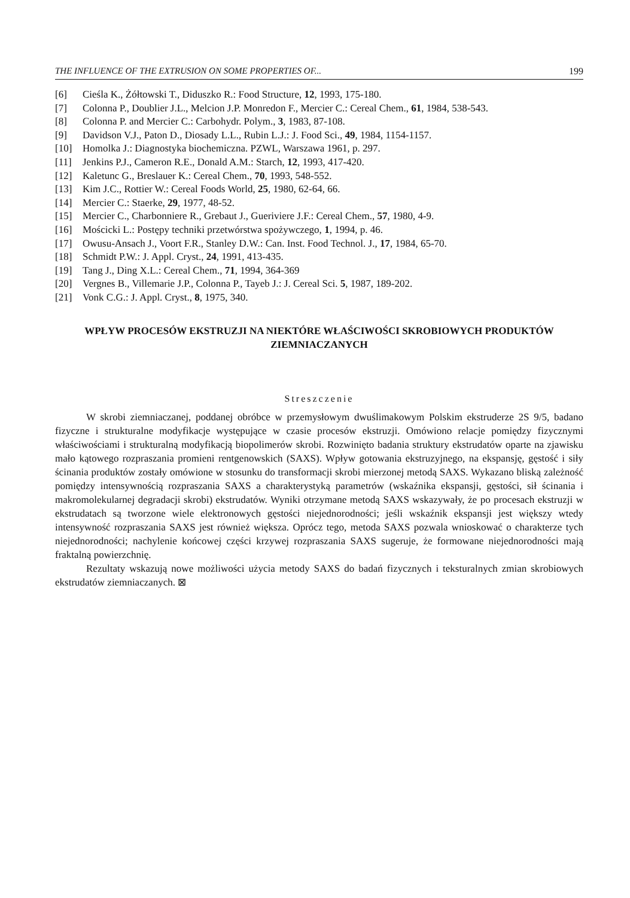THE INFLUENCE OF THE EXTRUSION ON SOME PROPERTIES OF... 199
[6] Cieśla K., Żółtowski T., Diduszko R.: Food Structure, 12, 1993, 175-180.
[7] Colonna P., Doublier J.L., Melcion J.P. Monredon F., Mercier C.: Cereal Chem., 61, 1984, 538-543.
[8] Colonna P. and Mercier C.: Carbohydr. Polym., 3, 1983, 87-108.
[9] Davidson V.J., Paton D., Diosady L.L., Rubin L.J.: J. Food Sci., 49, 1984, 1154-1157.
[10] Homolka J.: Diagnostyka biochemiczna. PZWL, Warszawa 1961, p. 297.
[11] Jenkins P.J., Cameron R.E., Donald A.M.: Starch, 12, 1993, 417-420.
[12] Kaletunc G., Breslauer K.: Cereal Chem., 70, 1993, 548-552.
[13] Kim J.C., Rottier W.: Cereal Foods World, 25, 1980, 62-64, 66.
[14] Mercier C.: Staerke, 29, 1977, 48-52.
[15] Mercier C., Charbonniere R., Grebaut J., Gueriviere J.F.: Cereal Chem., 57, 1980, 4-9.
[16] Mościcki L.: Postępy techniki przetwórstwa spożywczego, 1, 1994, p. 46.
[17] Owusu-Ansach J., Voort F.R., Stanley D.W.: Can. Inst. Food Technol. J., 17, 1984, 65-70.
[18] Schmidt P.W.: J. Appl. Cryst., 24, 1991, 413-435.
[19] Tang J., Ding X.L.: Cereal Chem., 71, 1994, 364-369
[20] Vergnes B., Villemarie J.P., Colonna P., Tayeb J.: J. Cereal Sci. 5, 1987, 189-202.
[21] Vonk C.G.: J. Appl. Cryst., 8, 1975, 340.
WPŁYW PROCESÓW EKSTRUZJI NA NIEKTÓRE WŁAŚCIWOŚCI SKROBIOWYCH PRODUKTÓW ZIEMNIACZANYCH
Streszczenie
W skrobi ziemniaczanej, poddanej obróbce w przemysłowym dwuślimakowym Polskim ekstruderze 2S 9/5, badano fizyczne i strukturalne modyfikacje występujące w czasie procesów ekstruzji. Omówiono relacje pomiędzy fizycznymi właściwościami i strukturalną modyfikacją biopolimerów skrobi. Rozwinięto badania struktury ekstrudatów oparte na zjawisku mało kątowego rozpraszania promieni rentgenowskich (SAXS). Wpływ gotowania ekstruzyjnego, na ekspansję, gęstość i siły ścinania produktów zostały omówione w stosunku do transformacji skrobi mierzonej metodą SAXS. Wykazano bliską zależność pomiędzy intensywnością rozpraszania SAXS a charakterystyką parametrów (wskaźnika ekspansji, gęstości, sił ścinania i makromolekularnej degradacji skrobi) ekstrudatów. Wyniki otrzymane metodą SAXS wskazywały, że po procesach ekstruzji w ekstrudatach są tworzone wiele elektronowych gęstości niejednorodności; jeśli wskaźnik ekspansji jest większy wtedy intensywność rozpraszania SAXS jest również większa. Oprócz tego, metoda SAXS pozwala wnioskować o charakterze tych niejednorodności; nachylenie końcowej części krzywej rozpraszania SAXS sugeruje, że formowane niejednorodności mają fraktalną powierzchnię.
Rezultaty wskazują nowe możliwości użycia metody SAXS do badań fizycznych i teksturalnych zmian skrobiowych ekstrudatów ziemniaczanych. ⊠